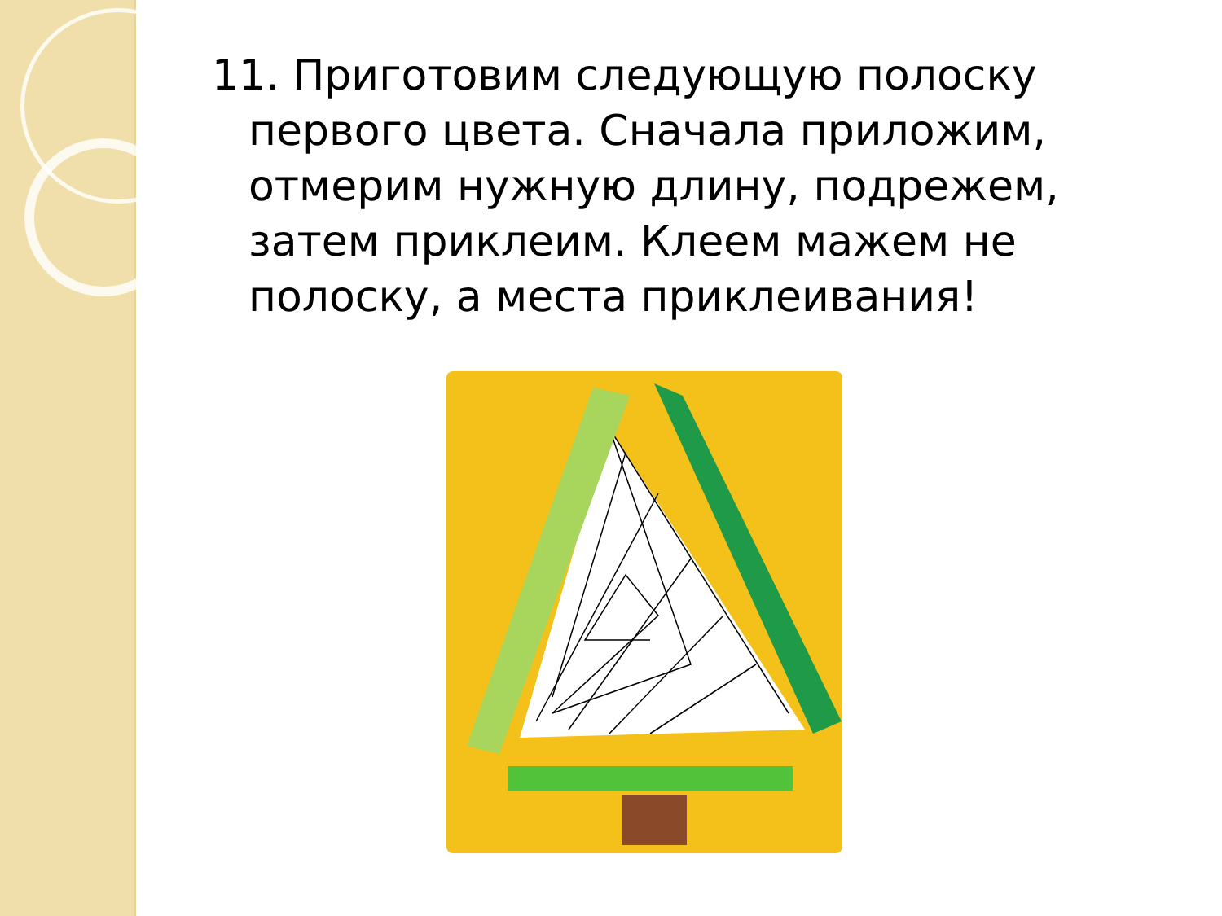11. Приготовим следующую полоску первого цвета. Сначала приложим, отмерим нужную длину, подрежем, затем приклеим. Клеем мажем не полоску, а места приклеивания!